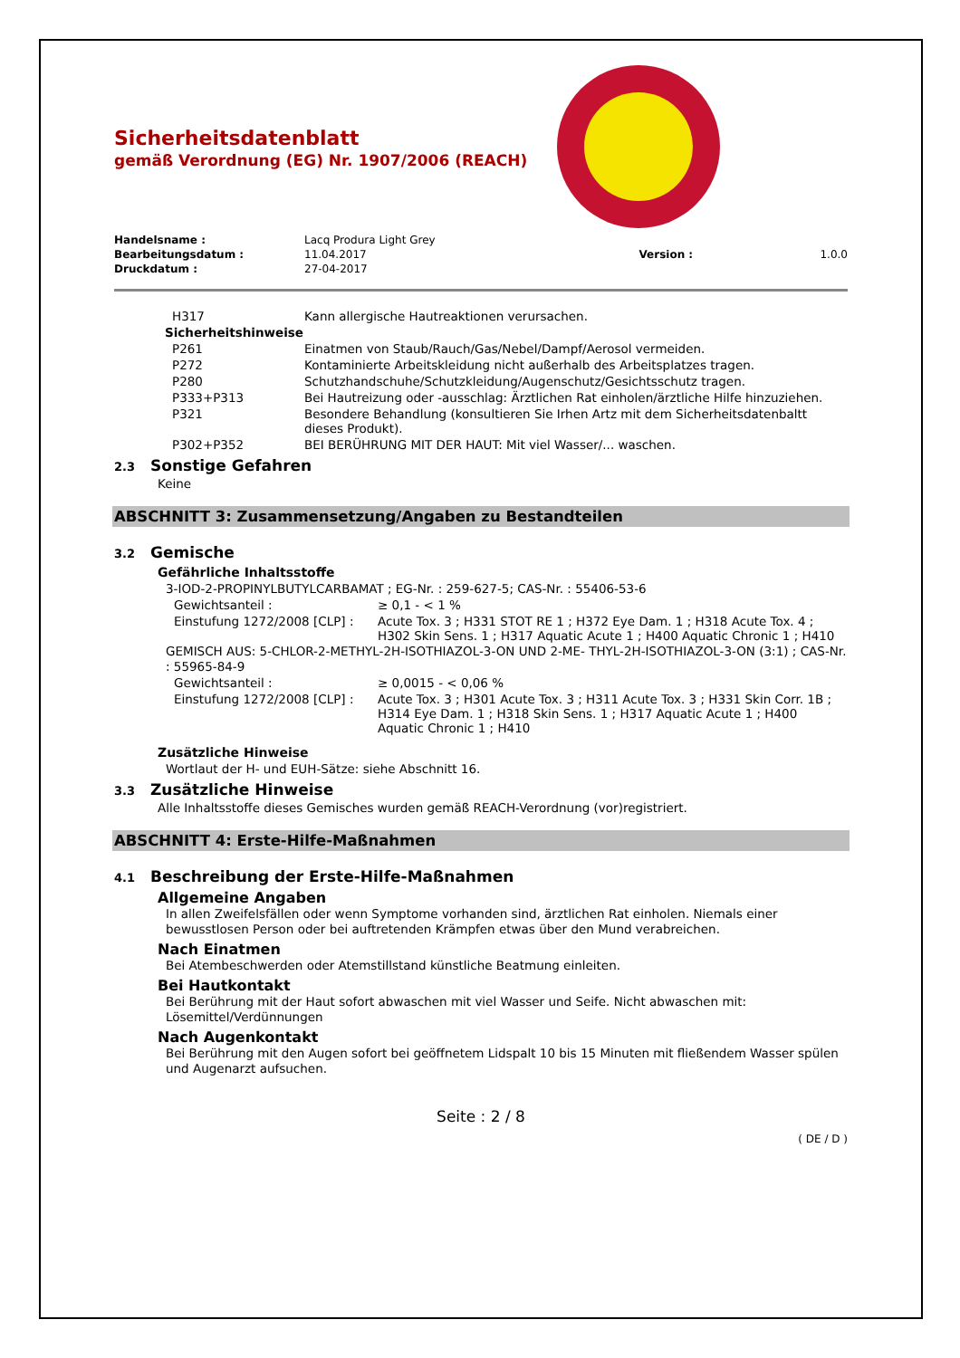Sicherheitsdatenblatt
gemäß Verordnung (EG) Nr. 1907/2006 (REACH)
| Handelsname : | Lacq Produra Light Grey | | |
| Bearbeitungsdatum : | 11.04.2017 | Version : | 1.0.0 |
| Druckdatum : | 27-04-2017 | | |
| H317 | Kann allergische Hautreaktionen verursachen. |
| Sicherheitshinweise | |
| P261 | Einatmen von Staub/Rauch/Gas/Nebel/Dampf/Aerosol vermeiden. |
| P272 | Kontaminierte Arbeitskleidung nicht außerhalb des Arbeitsplatzes tragen. |
| P280 | Schutzhandschuhe/Schutzkleidung/Augenschutz/Gesichtsschutz tragen. |
| P333+P313 | Bei Hautreizung oder -ausschlag: Ärztlichen Rat einholen/ärztliche Hilfe hinzuziehen. |
| P321 | Besondere Behandlung (konsultieren Sie Irhen Artz mit dem Sicherheitsdatenbaltt dieses Produkt). |
| P302+P352 | BEI BERÜHRUNG MIT DER HAUT: Mit viel Wasser/... waschen. |
2.3 Sonstige Gefahren
Keine
ABSCHNITT 3: Zusammensetzung/Angaben zu Bestandteilen
3.2 Gemische
Gefährliche Inhaltsstoffe
3-IOD-2-PROPINYLBUTYLCARBAMAT ; EG-Nr. : 259-627-5; CAS-Nr. : 55406-53-6
| Gewichtsanteil : | ≥ 0,1 - < 1 % |
| Einstufung 1272/2008 [CLP] : | Acute Tox. 3 ; H331 STOT RE 1 ; H372 Eye Dam. 1 ; H318 Acute Tox. 4 ; H302 Skin Sens. 1 ; H317 Aquatic Acute 1 ; H400 Aquatic Chronic 1 ; H410 |
GEMISCH AUS: 5-CHLOR-2-METHYL-2H-ISOTHIAZOL-3-ON UND 2-ME- THYL-2H-ISOTHIAZOL-3-ON (3:1) ; CAS-Nr. : 55965-84-9
| Gewichtsanteil : | ≥ 0,0015 - < 0,06 % |
| Einstufung 1272/2008 [CLP] : | Acute Tox. 3 ; H301 Acute Tox. 3 ; H311 Acute Tox. 3 ; H331 Skin Corr. 1B ; H314 Eye Dam. 1 ; H318 Skin Sens. 1 ; H317 Aquatic Acute 1 ; H400 Aquatic Chronic 1 ; H410 |
Zusätzliche Hinweise
Wortlaut der H- und EUH-Sätze: siehe Abschnitt 16.
3.3 Zusätzliche Hinweise
Alle Inhaltsstoffe dieses Gemisches wurden gemäß REACH-Verordnung (vor)registriert.
ABSCHNITT 4: Erste-Hilfe-Maßnahmen
4.1 Beschreibung der Erste-Hilfe-Maßnahmen
Allgemeine Angaben
In allen Zweifelsfällen oder wenn Symptome vorhanden sind, ärztlichen Rat einholen. Niemals einer bewusstlosen Person oder bei auftretenden Krämpfen etwas über den Mund verabreichen.
Nach Einatmen
Bei Atembeschwerden oder Atemstillstand künstliche Beatmung einleiten.
Bei Hautkontakt
Bei Berührung mit der Haut sofort abwaschen mit viel Wasser und Seife. Nicht abwaschen mit: Lösemittel/Verdünnungen
Nach Augenkontakt
Bei Berührung mit den Augen sofort bei geöffnetem Lidspalt 10 bis 15 Minuten mit fließendem Wasser spülen und Augenarzt aufsuchen.
Seite : 2 / 8
( DE / D )